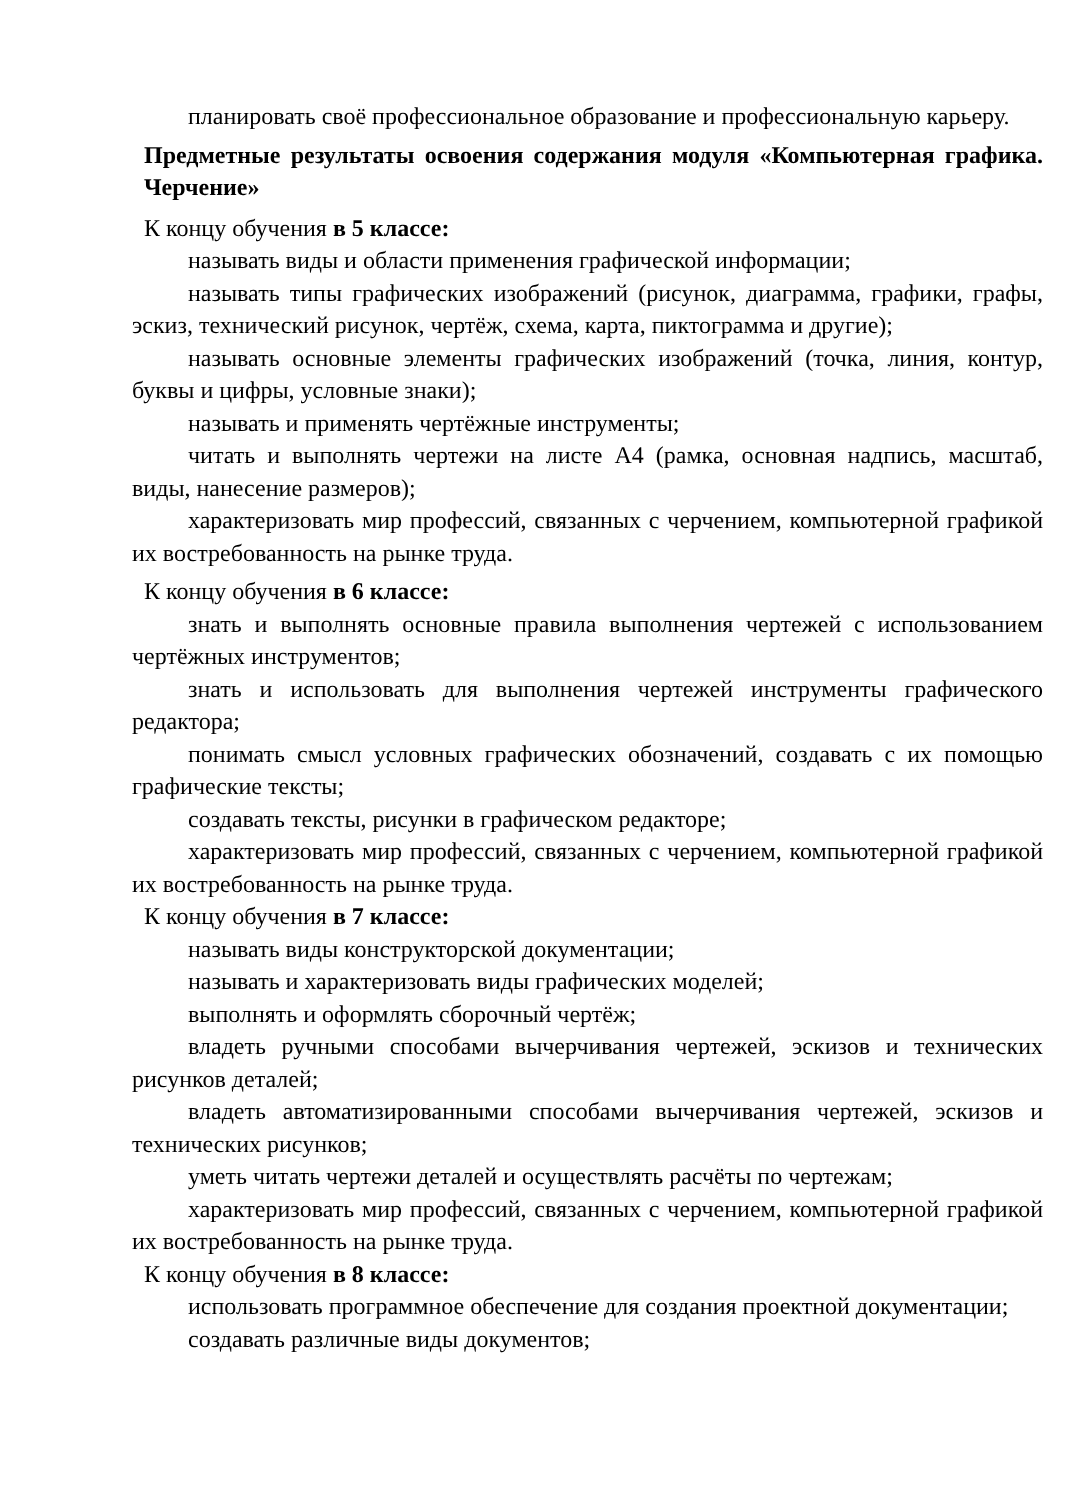планировать своё профессиональное образование и профессиональную карьеру.
Предметные результаты освоения содержания модуля «Компьютерная графика. Черчение»
К концу обучения в 5 классе:
называть виды и области применения графической информации;
называть типы графических изображений (рисунок, диаграмма, графики, графы, эскиз, технический рисунок, чертёж, схема, карта, пиктограмма и другие);
называть основные элементы графических изображений (точка, линия, контур, буквы и цифры, условные знаки);
называть и применять чертёжные инструменты;
читать и выполнять чертежи на листе А4 (рамка, основная надпись, масштаб, виды, нанесение размеров);
характеризовать мир профессий, связанных с черчением, компьютерной графикой их востребованность на рынке труда.
К концу обучения в 6 классе:
знать и выполнять основные правила выполнения чертежей с использованием чертёжных инструментов;
знать и использовать для выполнения чертежей инструменты графического редактора;
понимать смысл условных графических обозначений, создавать с их помощью графические тексты;
создавать тексты, рисунки в графическом редакторе;
характеризовать мир профессий, связанных с черчением, компьютерной графикой их востребованность на рынке труда.
К концу обучения в 7 классе:
называть виды конструкторской документации;
называть и характеризовать виды графических моделей;
выполнять и оформлять сборочный чертёж;
владеть ручными способами вычерчивания чертежей, эскизов и технических рисунков деталей;
владеть автоматизированными способами вычерчивания чертежей, эскизов и технических рисунков;
уметь читать чертежи деталей и осуществлять расчёты по чертежам;
характеризовать мир профессий, связанных с черчением, компьютерной графикой их востребованность на рынке труда.
К концу обучения в 8 классе:
использовать программное обеспечение для создания проектной документации;
создавать различные виды документов;